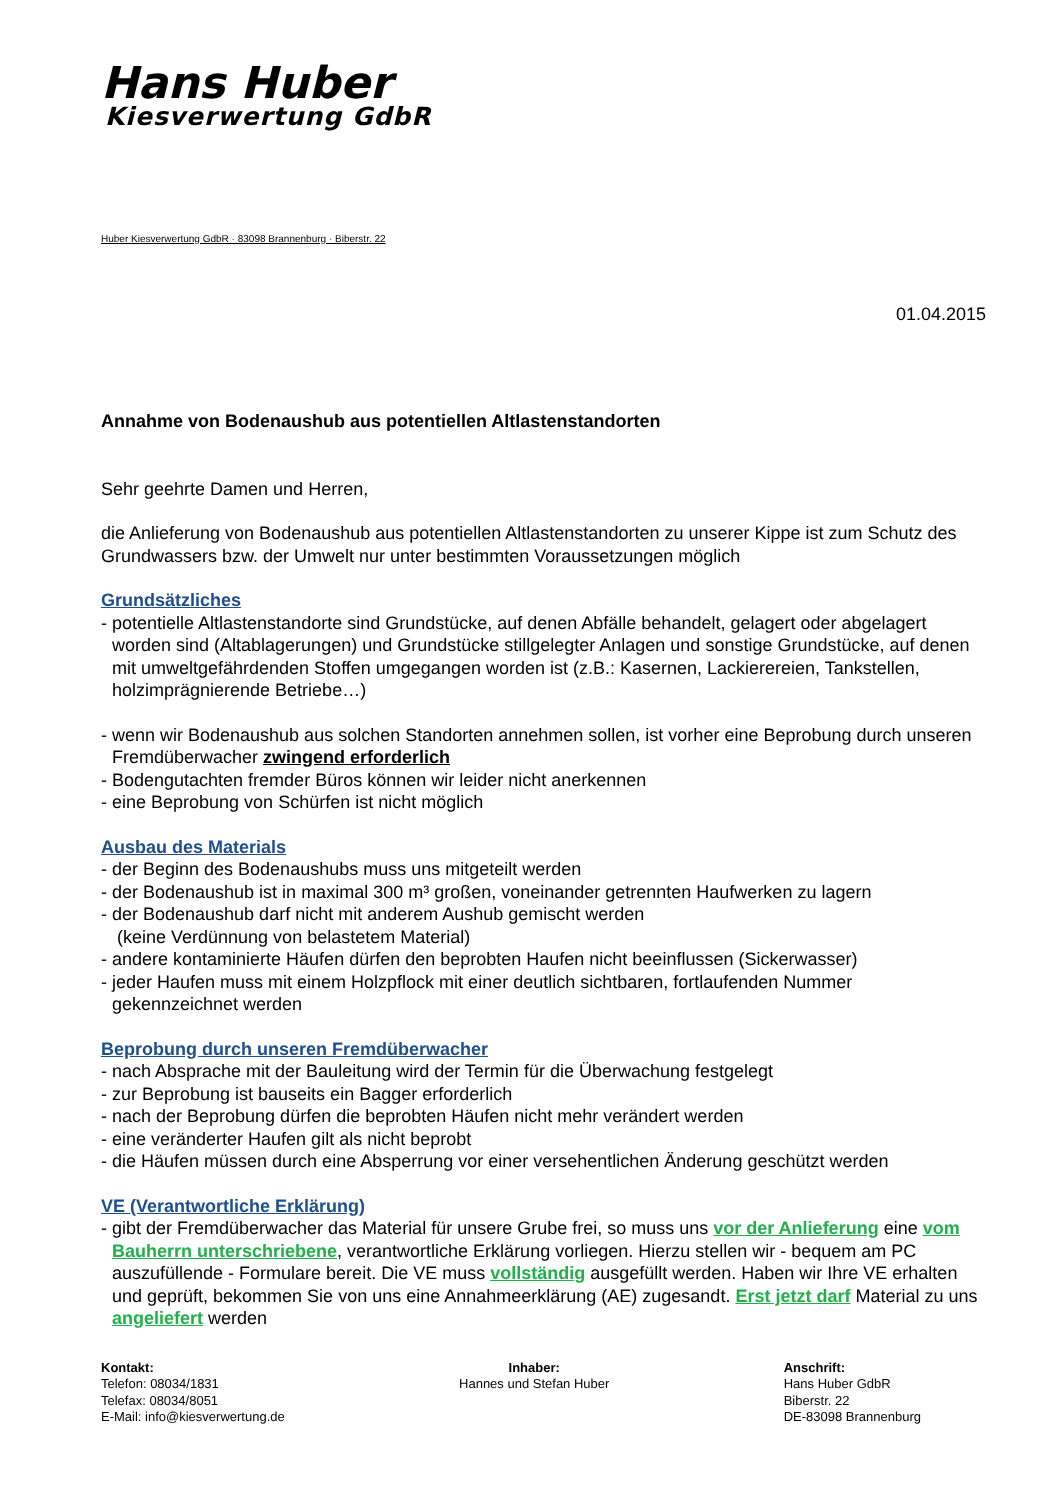Hans Huber
Kiesverwertung GdbR
Huber Kiesverwertung GdbR · 83098 Brannenburg · Biberstr. 22
01.04.2015
Annahme von Bodenaushub aus potentiellen Altlastenstandorten
Sehr geehrte Damen und Herren,
die Anlieferung von Bodenaushub aus potentiellen Altlastenstandorten zu unserer Kippe ist zum Schutz des Grundwassers bzw. der Umwelt nur unter bestimmten Voraussetzungen möglich
Grundsätzliches
- potentielle Altlastenstandorte sind Grundstücke, auf denen Abfälle behandelt, gelagert oder abgelagert worden sind (Altablagerungen) und Grundstücke stillgelegter Anlagen und sonstige Grundstücke, auf denen mit umweltgefährdenden Stoffen umgegangen worden ist (z.B.: Kasernen, Lackierereien, Tankstellen, holzimprägnierende Betriebe…)
- wenn wir Bodenaushub aus solchen Standorten annehmen sollen, ist vorher eine Beprobung durch unseren Fremdüberwacher zwingend erforderlich
- Bodengutachten fremder Büros können wir leider nicht anerkennen
- eine Beprobung von Schürfen ist nicht möglich
Ausbau des Materials
- der Beginn des Bodenaushubs muss uns mitgeteilt werden
- der Bodenaushub ist in maximal 300 m³ großen, voneinander getrennten Haufwerken zu lagern
- der Bodenaushub darf nicht mit anderem Aushub gemischt werden
(keine Verdünnung von belastetem Material)
- andere kontaminierte Häufen dürfen den beprobten Haufen nicht beeinflussen (Sickerwasser)
- jeder Haufen muss mit einem Holzpflock mit einer deutlich sichtbaren, fortlaufenden Nummer gekennzeichnet werden
Beprobung durch unseren Fremdüberwacher
- nach Absprache mit der Bauleitung wird der Termin für die Überwachung festgelegt
- zur Beprobung ist bauseits ein Bagger erforderlich
- nach der Beprobung dürfen die beprobten Häufen nicht mehr verändert werden
- eine veränderter Haufen gilt als nicht beprobt
- die Häufen müssen durch eine Absperrung vor einer versehentlichen Änderung geschützt werden
VE (Verantwortliche Erklärung)
- gibt der Fremdüberwacher das Material für unsere Grube frei, so muss uns vor der Anlieferung eine vom Bauherrn unterschriebene, verantwortliche Erklärung vorliegen. Hierzu stellen wir - bequem am PC auszufüllende - Formulare bereit. Die VE muss vollständig ausgefüllt werden. Haben wir Ihre VE erhalten und geprüft, bekommen Sie von uns eine Annahmeerklärung (AE) zugesandt. Erst jetzt darf Material zu uns angeliefert werden
Kontakt:
Telefon: 08034/1831
Telefax: 08034/8051
E-Mail: info@kiesverwertung.de
Inhaber:
Hannes und Stefan Huber
Anschrift:
Hans Huber GdbR
Biberstr. 22
DE-83098 Brannenburg